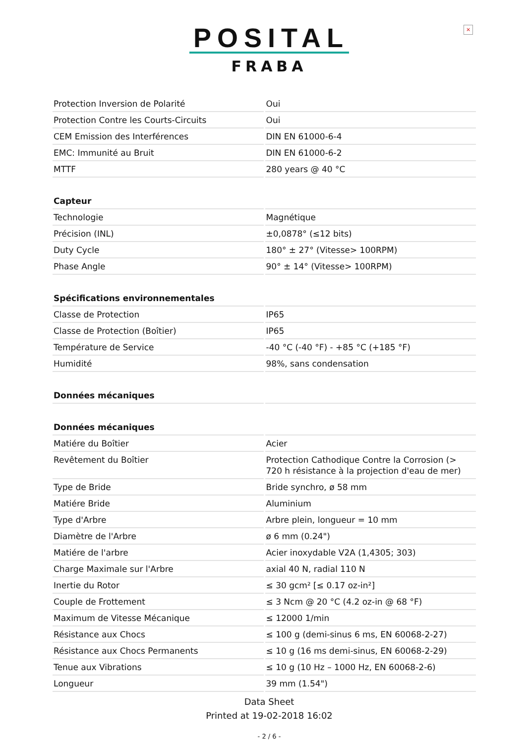×
POSITAL
FRABA
| Protection Inversion de Polarité | Oui |
| Protection Contre les Courts-Circuits | Oui |
| CEM Emission des Interférences | DIN EN 61000-6-4 |
| EMC: Immunité au Bruit | DIN EN 61000-6-2 |
| MTTF | 280 years @ 40 °C |
| Capteur | |
| Technologie | Magnétique |
| Précision (INL) | ±0,0878° (≤12 bits) |
| Duty Cycle | 180° ± 27° (Vitesse> 100RPM) |
| Phase Angle | 90° ± 14° (Vitesse> 100RPM) |
| Spécifications environnementales | |
| Classe de Protection | IP65 |
| Classe de Protection (Boîtier) | IP65 |
| Température de Service | -40 °C (-40 °F) - +85 °C (+185 °F) |
| Humidité | 98%, sans condensation |
| Données mécaniques | |
| Données mécaniques | |
| Matiére du Boîtier | Acier |
| Revêtement du Boîtier | Protection Cathodique Contre la Corrosion (> 720 h résistance à la projection d'eau de mer) |
| Type de Bride | Bride synchro, ø 58 mm |
| Matiére Bride | Aluminium |
| Type d'Arbre | Arbre plein, longueur = 10 mm |
| Diamètre de l'Arbre | ø 6 mm (0.24") |
| Matiére de l'arbre | Acier inoxydable V2A (1,4305; 303) |
| Charge Maximale sur l'Arbre | axial 40 N, radial 110 N |
| Inertie du Rotor | ≤ 30 gcm² [≤ 0.17 oz-in²] |
| Couple de Frottement | ≤ 3 Ncm @ 20 °C (4.2 oz-in @ 68 °F) |
| Maximum de Vitesse Mécanique | ≤ 12000 1/min |
| Résistance aux Chocs | ≤ 100 g (demi-sinus 6 ms, EN 60068-2-27) |
| Résistance aux Chocs Permanents | ≤ 10 g (16 ms demi-sinus, EN 60068-2-29) |
| Tenue aux Vibrations | ≤ 10 g (10 Hz – 1000 Hz, EN 60068-2-6) |
| Longueur | 39 mm (1.54") |
Data Sheet
Printed at 19-02-2018 16:02
- 2 / 6 -